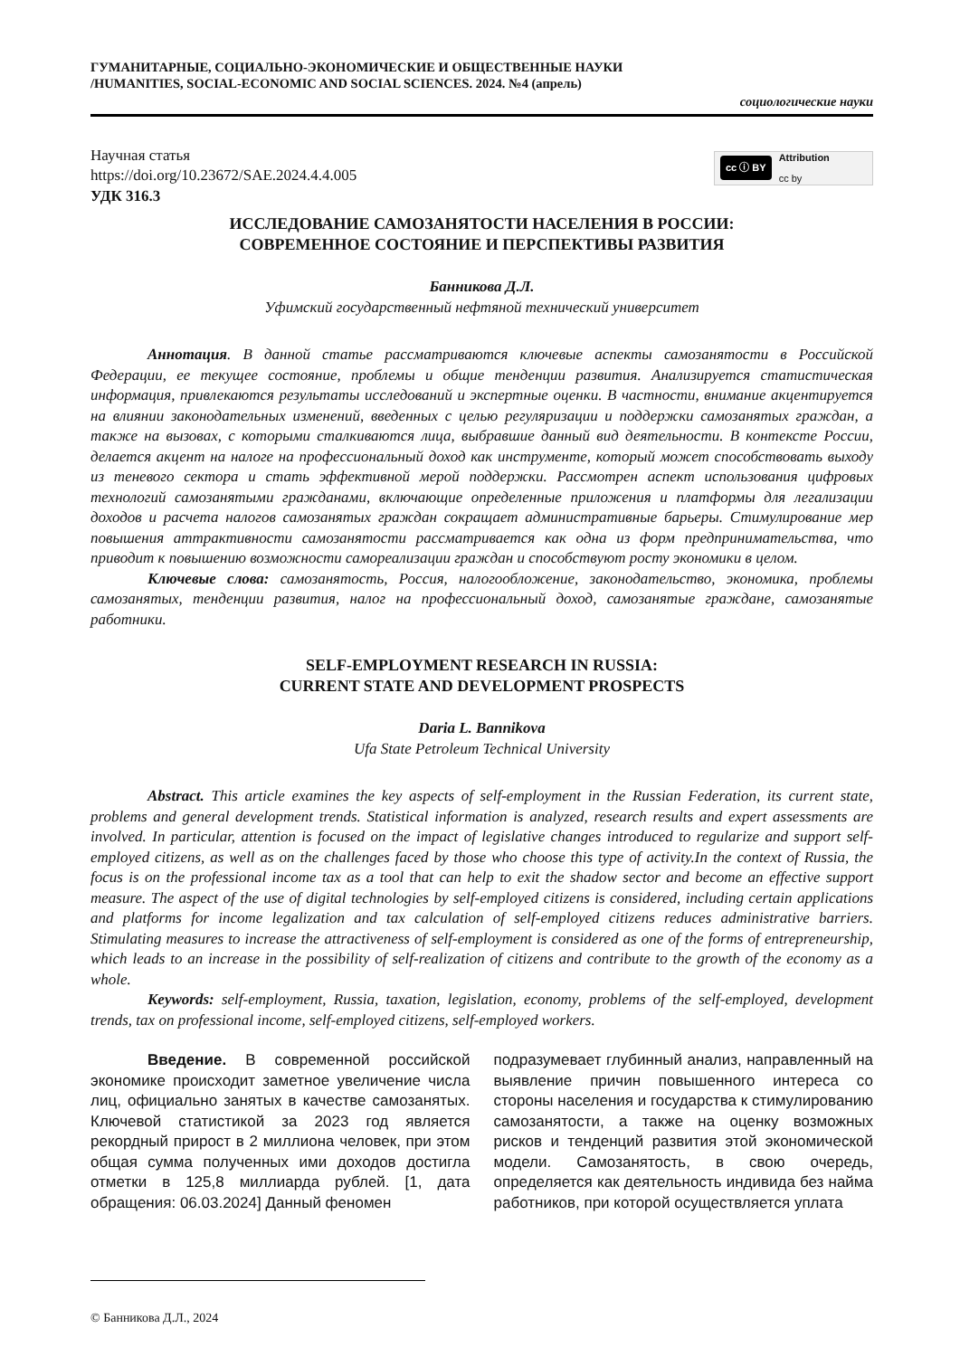ГУМАНИТАРНЫЕ, СОЦИАЛЬНО-ЭКОНОМИЧЕСКИЕ И ОБЩЕСТВЕННЫЕ НАУКИ
/HUMANITIES, SOCIAL-ECONOMIC AND SOCIAL SCIENCES. 2024. №4 (апрель)
социологические науки
Научная статья
https://doi.org/10.23672/SAE.2024.4.4.005
УДК 316.3
cc ⓘ BY Attribution
cc by
ИССЛЕДОВАНИЕ САМОЗАНЯТОСТИ НАСЕЛЕНИЯ В РОССИИ:
СОВРЕМЕННОЕ СОСТОЯНИЕ И ПЕРСПЕКТИВЫ РАЗВИТИЯ
Банникова Д.Л.
Уфимский государственный нефтяной технический университет
Аннотация. В данной статье рассматриваются ключевые аспекты самозанятости в Российской Федерации, ее текущее состояние, проблемы и общие тенденции развития. Анализируется статистическая информация, привлекаются результаты исследований и экспертные оценки. В частности, внимание акцентируется на влиянии законодательных изменений, введенных с целью регуляризации и поддержки самозанятых граждан, а также на вызовах, с которыми сталкиваются лица, выбравшие данный вид деятельности. В контексте России, делается акцент на налоге на профессиональный доход как инструменте, который может способствовать выходу из теневого сектора и стать эффективной мерой поддержки. Рассмотрен аспект использования цифровых технологий самозанятыми гражданами, включающие определенные приложения и платформы для легализации доходов и расчета налогов самозанятых граждан сокращает административные барьеры. Стимулирование мер повышения аттрактивности самозанятости рассматривается как одна из форм предпринимательства, что приводит к повышению возможности самореализации граждан и способствуют росту экономики в целом.
Ключевые слова: самозанятость, Россия, налогообложение, законодательство, экономика, проблемы самозанятых, тенденции развития, налог на профессиональный доход, самозанятые граждане, самозанятые работники.
SELF-EMPLOYMENT RESEARCH IN RUSSIA:
CURRENT STATE AND DEVELOPMENT PROSPECTS
Daria L. Bannikova
Ufa State Petroleum Technical University
Abstract. This article examines the key aspects of self-employment in the Russian Federation, its current state, problems and general development trends. Statistical information is analyzed, research results and expert assessments are involved. In particular, attention is focused on the impact of legislative changes introduced to regularize and support self-employed citizens, as well as on the challenges faced by those who choose this type of activity.In the context of Russia, the focus is on the professional income tax as a tool that can help to exit the shadow sector and become an effective support measure. The aspect of the use of digital technologies by self-employed citizens is considered, including certain applications and platforms for income legalization and tax calculation of self-employed citizens reduces administrative barriers. Stimulating measures to increase the attractiveness of self-employment is considered as one of the forms of entrepreneurship, which leads to an increase in the possibility of self-realization of citizens and contribute to the growth of the economy as a whole.
Keywords: self-employment, Russia, taxation, legislation, economy, problems of the self-employed, development trends, tax on professional income, self-employed citizens, self-employed workers.
Введение. В современной российской экономике происходит заметное увеличение числа лиц, официально занятых в качестве самозанятых. Ключевой статистикой за 2023 год является рекордный прирост в 2 миллиона человек, при этом общая сумма полученных ими доходов достигла отметки в 125,8 миллиарда рублей. [1, дата обращения: 06.03.2024] Данный феномен
подразумевает глубинный анализ, направленный на выявление причин повышенного интереса со стороны населения и государства к стимулированию самозанятости, а также на оценку возможных рисков и тенденций развития этой экономической модели. Самозанятость, в свою очередь, определяется как деятельность индивида без найма работников, при которой осуществляется уплата
© Банникова Д.Л., 2024